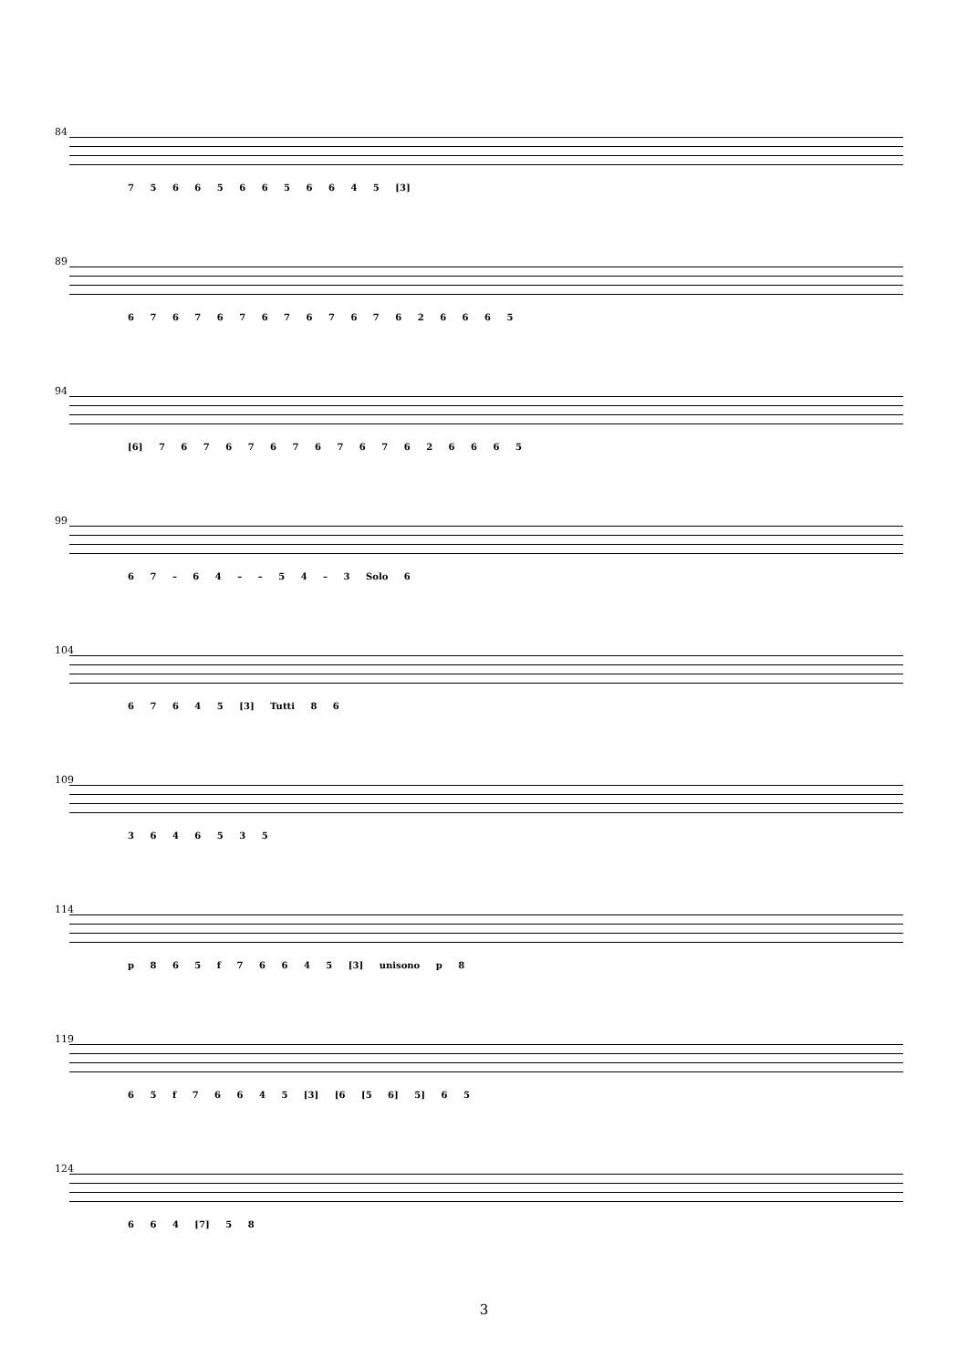84
7 5 6 6 5 6 6 5 6 6 4 5 [3]
89
6 7 6 7 6 7 6 7 6 7 6 7 6 2 6 6 6 5
94
[6] 7 6 7 6 7 6 7 6 7 6 7 6 2 6 6 6 5
99
6 7 – 6 4 – – 5 4 – 3 Solo 6
104
6 7 6 4 5 [3] Tutti 8 6
109
3 6 4 6 5 3 5
114
p 8 6 5 f 7 6 6 4 5 [3] unisono p 8
119
6 5 f 7 6 6 4 5 [3] [6 [5 6] 5] 6 5
124
6 6 4 [7] 5 8
3